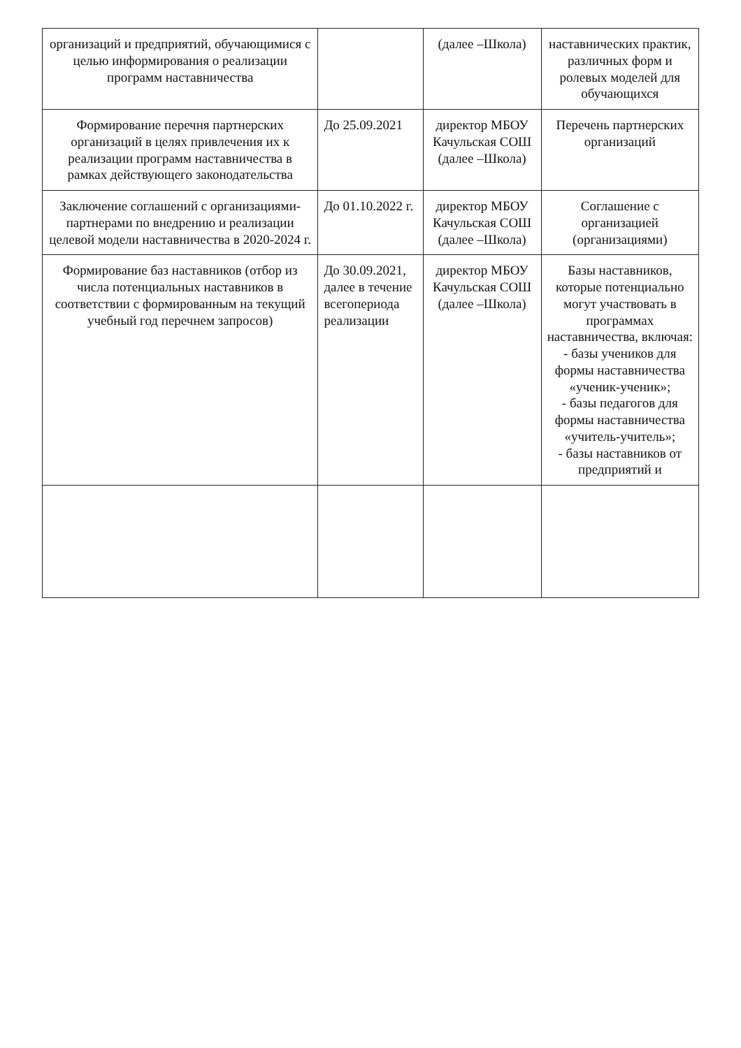| организаций и предприятий, обучающимися с целью информирования о реализации программ наставничества | | (далее –Школа) | наставнических практик, различных форм и ролевых моделей для обучающихся |
| Формирование перечня партнерских организаций в целях привлечения их к реализации программ наставничества в рамках действующего законодательства | До 25.09.2021 | директор МБОУ Качульская СОШ (далее –Школа) | Перечень партнерских организаций |
| Заключение соглашений с организациями-партнерами по внедрению и реализации целевой модели наставничества в 2020-2024 г. | До 01.10.2022 г. | директор МБОУ Качульская СОШ (далее –Школа) | Соглашение с организацией (организациями) |
| Формирование баз наставников (отбор из числа потенциальных наставников в соответствии с формированным на текущий учебный год перечнем запросов) | До 30.09.2021, далее в течение всегопериода реализации | директор МБОУ Качульская СОШ (далее –Школа) | Базы наставников, которые потенциально могут участвовать в программах наставничества, включая: - базы учеников для формы наставничества «ученик-ученик»; - базы педагогов для формы наставничества «учитель-учитель»; - базы наставников от предприятий и |